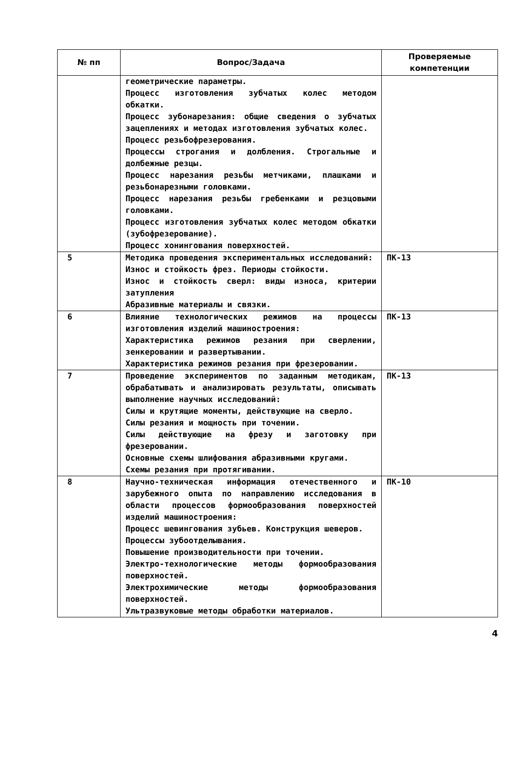| № пп | Вопрос/Задача | Проверяемые компетенции |
| --- | --- | --- |
| | геометрические параметры. Процесс изготовления зубчатых колес методом обкатки. Процесс зубонарезания: общие сведения о зубчатых зацеплениях и методах изготовления зубчатых колес. Процесс резьбофрезерования. Процессы строгания и долбления. Строгальные и долбежные резцы. Процесс нарезания резьбы метчиками, плашками и резьбонарезными головками. Процесс нарезания резьбы гребенками и резцовыми головками. Процесс изготовления зубчатых колес методом обкатки (зубофрезерование). Процесс хонингования поверхностей. | |
| 5 | Методика проведения экспериментальных исследований: Износ и стойкость фрез. Периоды стойкости. Износ и стойкость сверл: виды износа, критерии затупления Абразивные материалы и связки. | ПК-13 |
| 6 | Влияние технологических режимов на процессы изготовления изделий машиностроения: Характеристика режимов резания при сверлении, зенкеровании и развертывании. Характеристика режимов резания при фрезеровании. | ПК-13 |
| 7 | Проведение экспериментов по заданным методикам, обрабатывать и анализировать результаты, описывать выполнение научных исследований: Силы и крутящие моменты, действующие на сверло. Силы резания и мощность при точении. Силы действующие на фрезу и заготовку при фрезеровании. Основные схемы шлифования абразивными кругами. Схемы резания при протягивании. | ПК-13 |
| 8 | Научно-техническая информация отечественного и зарубежного опыта по направлению исследования в области процессов формообразования поверхностей изделий машиностроения: Процесс шевингования зубьев. Конструкция шеверов. Процессы зубоотделывания. Повышение производительности при точении. Электро-технологические методы формообразования поверхностей. Электрохимические методы формообразования поверхностей. Ультразвуковые методы обработки материалов. | ПК-10 |
4